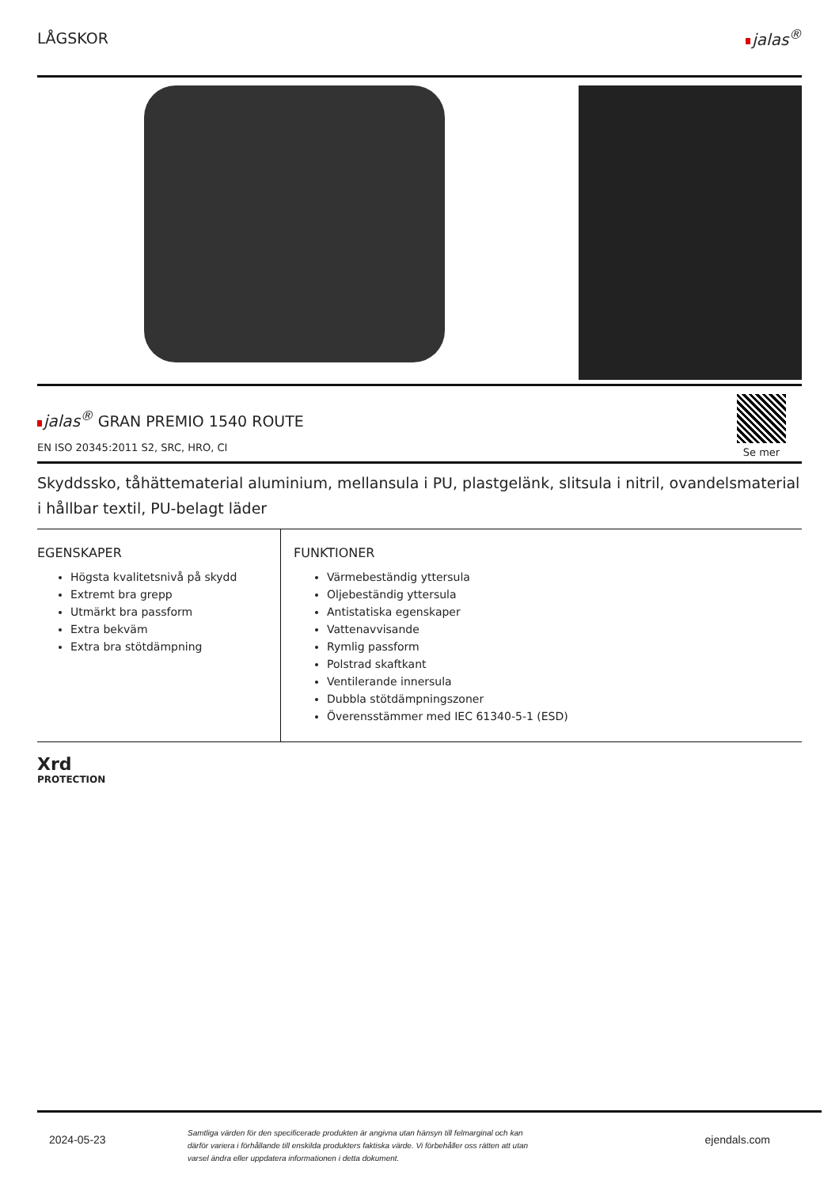LÅGSKOR jalas<sup>®</sup>
jalas<sup>®</sup> GRAN PREMIO 1540 ROUTE
EN ISO 20345:2011 S2, SRC, HRO, CI
Se mer
Skyddssko, tåhättematerial aluminium, mellansula i PU, plastgelänk, slitsula i nitril, ovandelsmaterial i hållbar textil, PU-belagt läder
EGENSKAPER
Högsta kvalitetsnivå på skydd
Extremt bra grepp
Utmärkt bra passform
Extra bekväm
Extra bra stötdämpning
FUNKTIONER
Värmebeständig yttersula
Oljebeständig yttersula
Antistatiska egenskaper
Vattenavvisande
Rymlig passform
Polstrad skaftkant
Ventilerande innersula
Dubbla stötdämpningszoner
Överensstämmer med IEC 61340-5-1 (ESD)
Xrd
PROTECTION
2024-05-23
Samtliga värden för den specificerade produkten är angivna utan hänsyn till felmarginal och kan därför variera i förhållande till enskilda produkters faktiska värde. Vi förbehåller oss rätten att utan varsel ändra eller uppdatera informationen i detta dokument.
ejendals.com